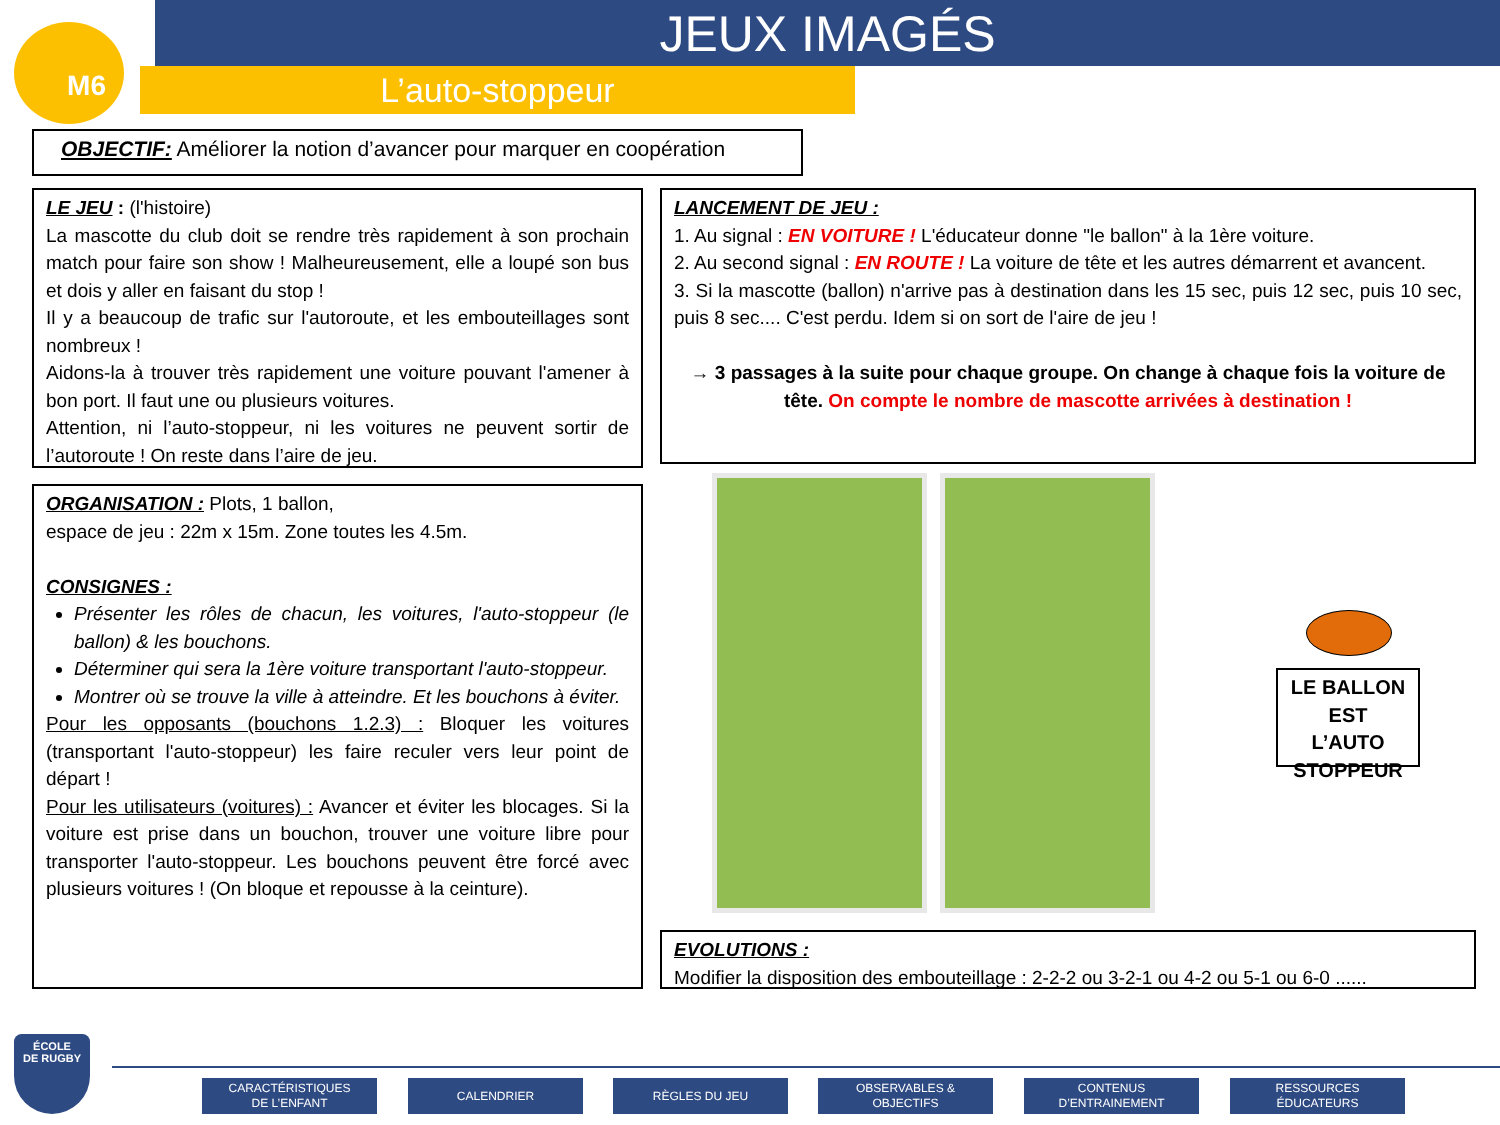M6 JEUX IMAGÉS
L’auto-stoppeur
OBJECTIF: Améliorer la notion d’avancer pour marquer en coopération
LE JEU : (l'histoire)
La mascotte du club doit se rendre très rapidement à son prochain match pour faire son show ! Malheureusement, elle a loupé son bus et dois y aller en faisant du stop !
Il y a beaucoup de trafic sur l'autoroute, et les embouteillages sont nombreux !
Aidons-la à trouver très rapidement une voiture pouvant l'amener à bon port. Il faut une ou plusieurs voitures.
Attention, ni l’auto-stoppeur, ni les voitures ne peuvent sortir de l’autoroute ! On reste dans l’aire de jeu.
LANCEMENT DE JEU :
1. Au signal : EN VOITURE ! L'éducateur donne "le ballon" à la 1ère voiture.
2. Au second signal : EN ROUTE ! La voiture de tête et les autres démarrent et avancent.
3. Si la mascotte (ballon) n'arrive pas à destination dans les 15 sec, puis 12 sec, puis 10 sec, puis 8 sec.... C'est perdu. Idem si on sort de l'aire de jeu !
→ 3 passages à la suite pour chaque groupe. On change à chaque fois la voiture de tête. On compte le nombre de mascotte arrivées à destination !
ORGANISATION : Plots, 1 ballon,
espace de jeu : 22m x 15m. Zone toutes les 4.5m.
CONSIGNES :
Présenter les rôles de chacun, les voitures, l'auto-stoppeur (le ballon) & les bouchons.
Déterminer qui sera la 1ère voiture transportant l'auto-stoppeur.
Montrer où se trouve la ville à atteindre. Et les bouchons à éviter.
Pour les opposants (bouchons 1.2.3) : Bloquer les voitures (transportant l'auto-stoppeur) les faire reculer vers leur point de départ !
Pour les utilisateurs (voitures) : Avancer et éviter les blocages. Si la voiture est prise dans un bouchon, trouver une voiture libre pour transporter l'auto-stoppeur. Les bouchons peuvent être forcé avec plusieurs voitures ! (On bloque et repousse à la ceinture).
LE BALLON EST L’AUTO STOPPEUR
EVOLUTIONS :
Modifier la disposition des embouteillage : 2-2-2 ou 3-2-1 ou 4-2 ou 5-1 ou 6-0 ......
ÉCOLE
DE RUGBY
CARACTÉRISTIQUES
DE L’ENFANT
CALENDRIER RÈGLES DU JEU
OBSERVABLES &
OBJECTIFS
CONTENUS
D’ENTRAINEMENT
RESSOURCES
ÉDUCATEURS